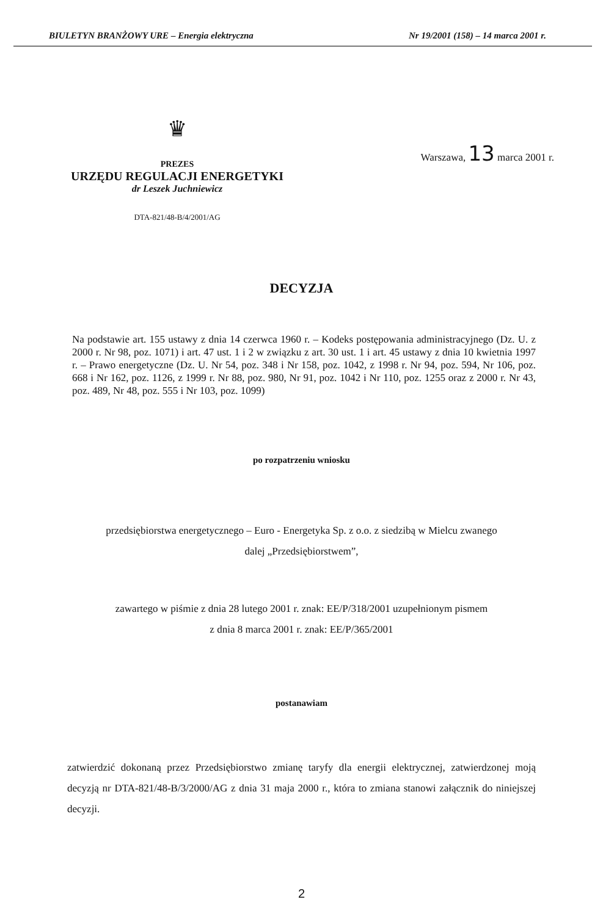BIULETYN BRANŻOWY URE – Energia elektryczna Nr 19/2001 (158) – 14 marca 2001 r.
♛
PREZES
URZĘDU REGULACJI ENERGETYKI
dr Leszek Juchniewicz
DTA-821/48-B/4/2001/AG
Warszawa, 13 marca 2001 r.
DECYZJA
Na podstawie art. 155 ustawy z dnia 14 czerwca 1960 r. – Kodeks postępowania administracyjnego (Dz. U. z 2000 r. Nr 98, poz. 1071) i art. 47 ust. 1 i 2 w związku z art. 30 ust. 1 i art. 45 ustawy z dnia 10 kwietnia 1997 r. – Prawo energetyczne (Dz. U. Nr 54, poz. 348 i Nr 158, poz. 1042, z 1998 r. Nr 94, poz. 594, Nr 106, poz. 668 i Nr 162, poz. 1126, z 1999 r. Nr 88, poz. 980, Nr 91, poz. 1042 i Nr 110, poz. 1255 oraz z 2000 r. Nr 43, poz. 489, Nr 48, poz. 555 i Nr 103, poz. 1099)
po rozpatrzeniu wniosku
przedsiębiorstwa energetycznego – Euro - Energetyka Sp. z o.o. z siedzibą w Mielcu zwanego
dalej „Przedsiębiorstwem”,
zawartego w piśmie z dnia 28 lutego 2001 r. znak: EE/P/318/2001 uzupełnionym pismem
z dnia 8 marca 2001 r. znak: EE/P/365/2001
postanawiam
zatwierdzić dokonaną przez Przedsiębiorstwo zmianę taryfy dla energii elektrycznej, zatwierdzonej moją decyzją nr DTA-821/48-B/3/2000/AG z dnia 31 maja 2000 r., która to zmiana stanowi załącznik do niniejszej decyzji.
2